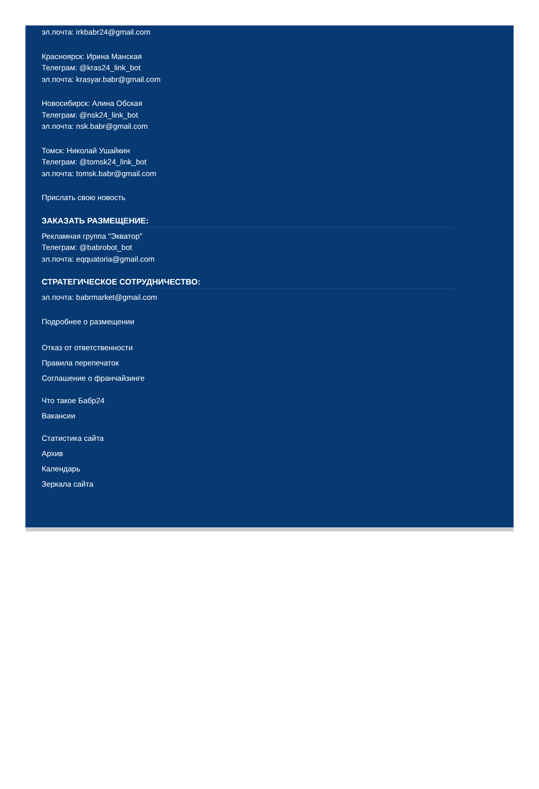эл.почта: irkbabr24@gmail.com
Красноярск: Ирина Манская
Телеграм: @kras24_link_bot
эл.почта: krasyar.babr@gmail.com
Новосибирск: Алина Обская
Телеграм: @nsk24_link_bot
эл.почта: nsk.babr@gmail.com
Томск: Николай Ушайкин
Телеграм: @tomsk24_link_bot
эл.почта: tomsk.babr@gmail.com
Прислать свою новость
ЗАКАЗАТЬ РАЗМЕЩЕНИЕ:
Рекламная группа "Экватор"
Телеграм: @babrobot_bot
эл.почта: eqquatoria@gmail.com
СТРАТЕГИЧЕСКОЕ СОТРУДНИЧЕСТВО:
эл.почта: babrmarket@gmail.com
Подробнее о размещении
Отказ от ответственности
Правила перепечаток
Соглашение о франчайзинге
Что такое Бабр24
Вакансии
Статистика сайта
Архив
Календарь
Зеркала сайта